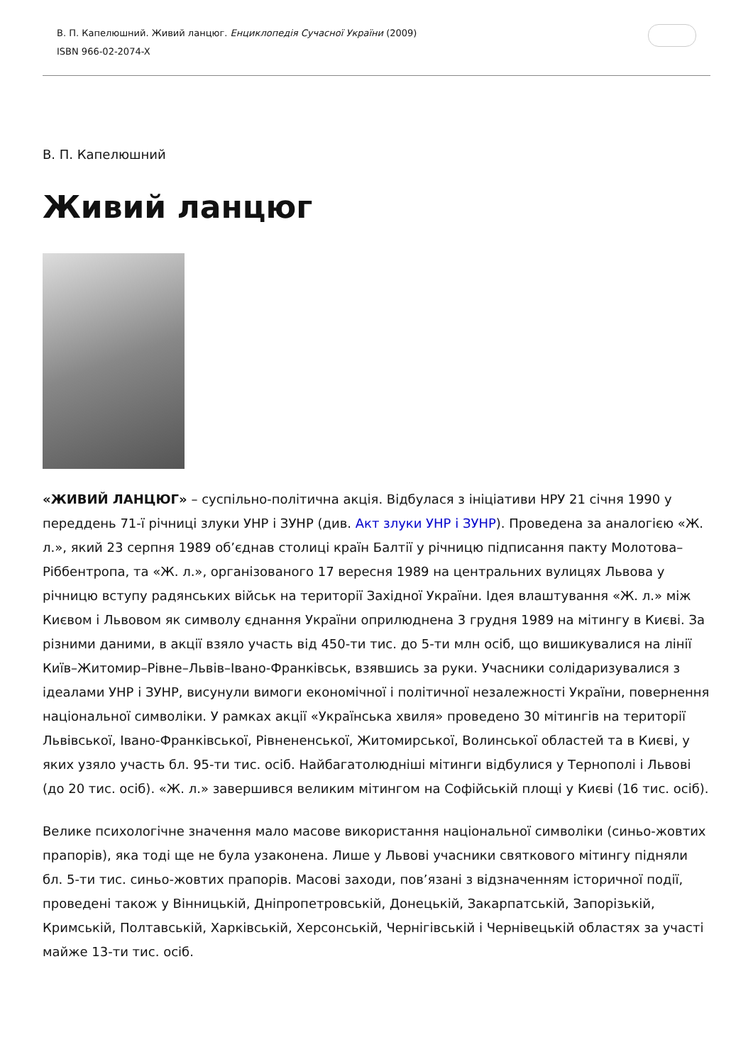В. П. Капелюшний. Живий ланцюг. Енциклопедія Сучасної України (2009)
ISBN 966-02-2074-X
В. П. Капелюшний
Живий ланцюг
«ЖИВИЙ ЛАНЦЮГ» – суспільно-політична акція. Відбулася з ініціативи НРУ 21 січня 1990 у переддень 71-ї річниці злуки УНР і ЗУНР (див. Акт злуки УНР і ЗУНР). Проведена за аналогією «Ж. л.», який 23 серпня 1989 об’єднав столиці країн Балтії у річницю підписання пакту Молотова–Ріббентропа, та «Ж. л.», організованого 17 вересня 1989 на центральних вулицях Львова у річницю вступу радянських військ на території Західної України. Ідея влаштування «Ж. л.» між Києвом і Львовом як символу єднання України оприлюднена 3 грудня 1989 на мітингу в Києві. За різними даними, в акції взяло участь від 450-ти тис. до 5-ти млн осіб, що вишикувалися на лінії Київ–Житомир–Рівне–Львів–Івано-Франківськ, взявшись за руки. Учасники солідаризувалися з ідеалами УНР і ЗУНР, висунули вимоги економічної і політичної незалежності України, повернення національної символіки. У рамках акції «Українська хвиля» проведено 30 мітингів на території Львівської, Івано-Франківської, Рівнененської, Житомирської, Волинської областей та в Києві, у яких узяло участь бл. 95-ти тис. осіб. Найбагатолюдніші мітинги відбулися у Тернополі і Львові (до 20 тис. осіб). «Ж. л.» завершився великим мітингом на Софійській площі у Києві (16 тис. осіб).
Велике психологічне значення мало масове використання національної символіки (синьо-жовтих прапорів), яка тоді ще не була узаконена. Лише у Львові учасники святкового мітингу підняли бл. 5-ти тис. синьо-жовтих прапорів. Масові заходи, пов’язані з відзначенням історичної події, проведені також у Вінницькій, Дніпропетровській, Донецькій, Закарпатській, Запорізькій, Кримській, Полтавській, Харківській, Херсонській, Чернігівській і Чернівецькій областях за участі майже 13-ти тис. осіб.